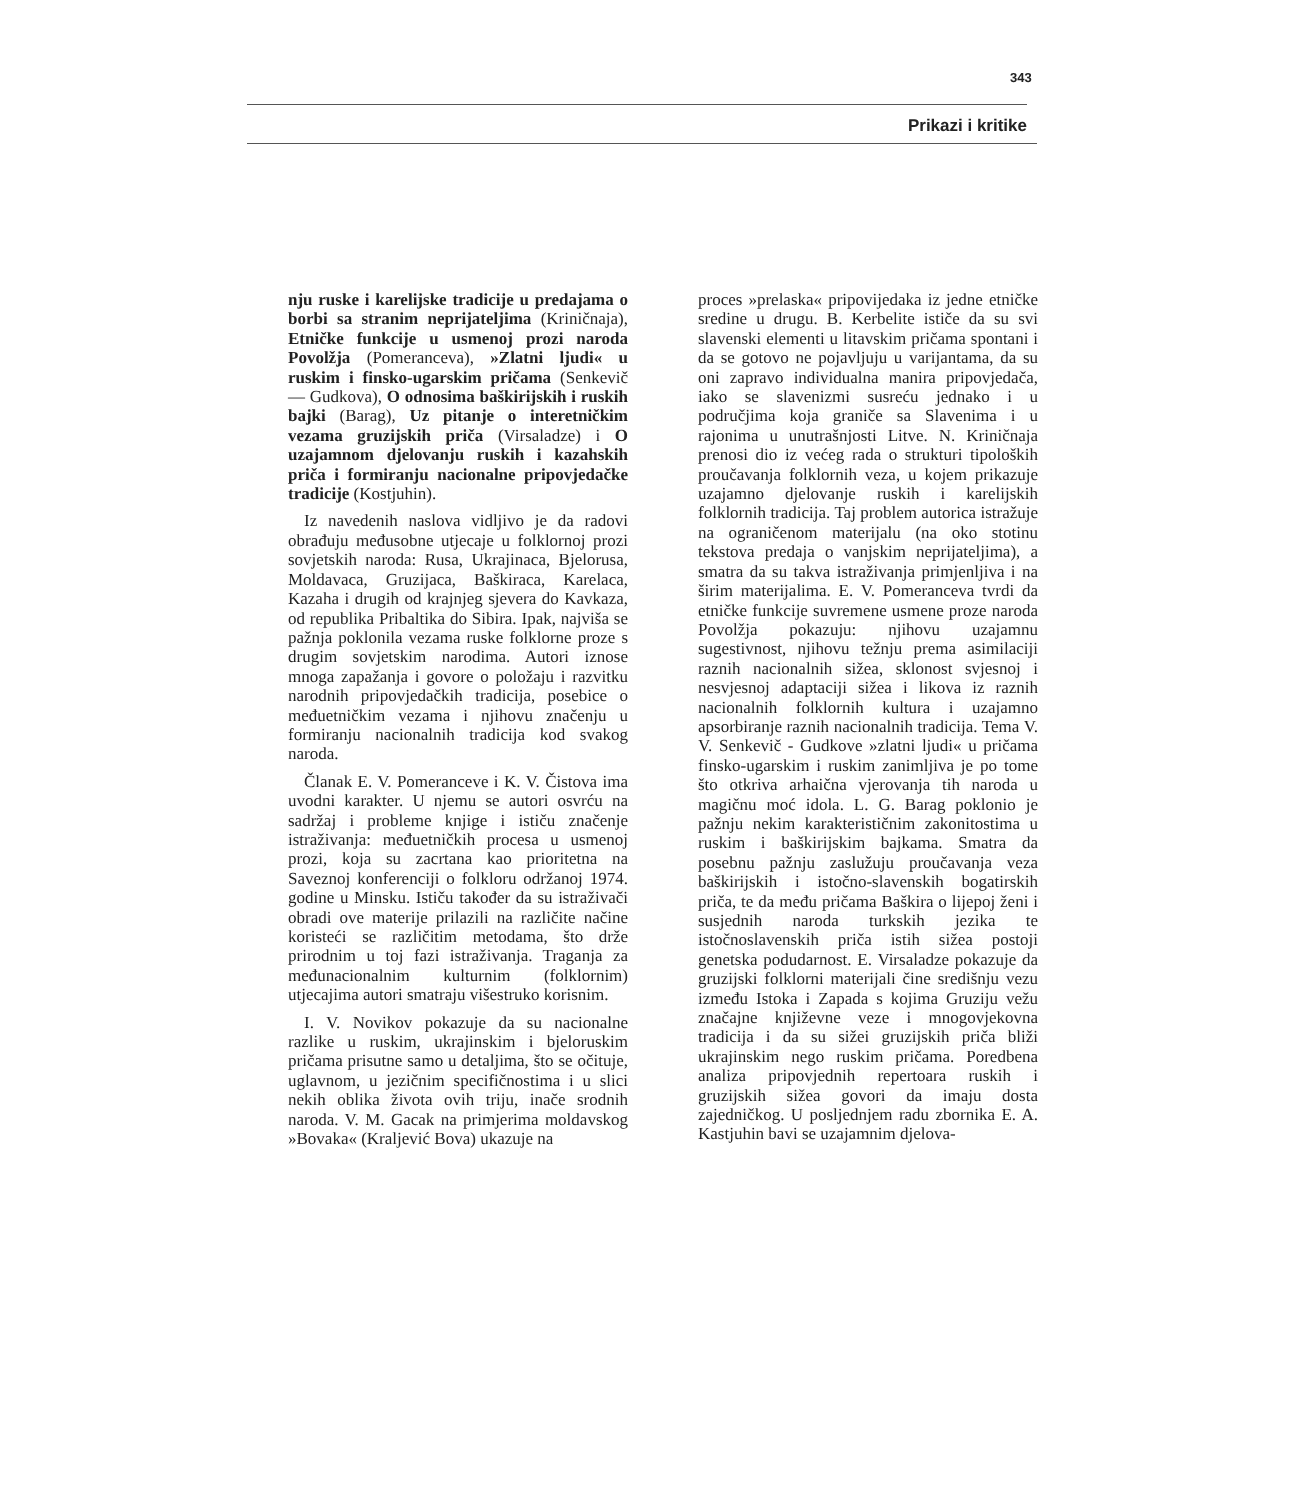343
Prikazi i kritike
nju ruske i karelijske tradicije u predajama o borbi sa stranim neprijateljima (Kriničnaja), Etničke funkcije u usmenoj prozi naroda Povolžja (Pomeranceva), »Zlatni ljudi« u ruskim i finsko-ugarskim pričama (Senkevič — Gudkova), O odnosima baškirijskih i ruskih bajki (Barag), Uz pitanje o interetničkim vezama gruzijskih priča (Virsaladze) i O uzajamnom djelovanju ruskih i kazahskih priča i formiranju nacionalne pripovjedačke tradicije (Kostjuhin).
Iz navedenih naslova vidljivo je da radovi obrađuju međusobne utjecaje u folklornoj prozi sovjetskih naroda: Rusa, Ukrajinaca, Bjelorusa, Moldavaca, Gruzijaca, Baškiraca, Karelaca, Kazaha i drugih od krajnjeg sjevera do Kavkaza, od republika Pribaltika do Sibira. Ipak, najviša se pažnja poklonila vezama ruske folklorne proze s drugim sovjetskim narodima. Autori iznose mnoga zapažanja i govore o položaju i razvitku narodnih pripovjedačkih tradicija, posebice o međuetničkim vezama i njihovu značenju u formiranju nacionalnih tradicija kod svakog naroda.
Članak E. V. Pomeranceve i K. V. Čistova ima uvodni karakter. U njemu se autori osvrću na sadržaj i probleme knjige i ističu značenje istraživanja: međuetničkih procesa u usmenoj prozi, koja su zacrtana kao prioritetna na Saveznoj konferenciji o folkloru održanoj 1974. godine u Minsku. Ističu također da su istraživači obradi ove materije prilazili na različite načine koristeći se različitim metodama, što drže prirodnim u toj fazi istraživanja. Traganja za međunacionalnim kulturnim (folklornim) utjecajima autori smatraju višestruko korisnim.
I. V. Novikov pokazuje da su nacionalne razlike u ruskim, ukrajinskim i bjeloruskim pričama prisutne samo u detaljima, što se očituje, uglavnom, u jezičnim specifičnostima i u slici nekih oblika života ovih triju, inače srodnih naroda. V. M. Gacak na primjerima moldavskog »Bovaka« (Kraljević Bova) ukazuje na
proces »prelaska« pripovijedaka iz jedne etničke sredine u drugu. B. Kerbelite ističe da su svi slavenski elementi u litavskim pričama spontani i da se gotovo ne pojavljuju u varijantama, da su oni zapravo individualna manira pripovjedača, iako se slavenizmi susreću jednako i u područjima koja graniče sa Slavenima i u rajonima u unutrašnjosti Litve. N. Kriničnaja prenosi dio iz većeg rada o strukturi tipoloških proučavanja folklornih veza, u kojem prikazuje uzajamno djelovanje ruskih i karelijskih folklornih tradicija. Taj problem autorica istražuje na ograničenom materijalu (na oko stotinu tekstova predaja o vanjskim neprijateljima), a smatra da su takva istraživanja primjenljiva i na širim materijalima. E. V. Pomeranceva tvrdi da etničke funkcije suvremene usmene proze naroda Povolžja pokazuju: njihovu uzajamnu sugestivnost, njihovu težnju prema asimilaciji raznih nacionalnih sižea, sklonost svjesnoj i nesvjesnoj adaptaciji sižea i likova iz raznih nacionalnih folklornih kultura i uzajamno apsorbiranje raznih nacionalnih tradicija. Tema V. V. Senkevič - Gudkove »zlatni ljudi« u pričama finsko-ugarskim i ruskim zanimljiva je po tome što otkriva arhaična vjerovanja tih naroda u magičnu moć idola. L. G. Barag poklonio je pažnju nekim karakterističnim zakonitostima u ruskim i baškirijskim bajkama. Smatra da posebnu pažnju zaslužuju proučavanja veza baškirijskih i istočno-slavenskih bogatirskih priča, te da među pričama Baškira o lijepoj ženi i susjednih naroda turkskih jezika te istočnoslavenskih priča istih sižea postoji genetska podudarnost. E. Virsaladze pokazuje da gruzijski folklorni materijali čine središnju vezu između Istoka i Zapada s kojima Gruziju vežu značajne književne veze i mnogovjekovna tradicija i da su sižei gruzijskih priča bliži ukrajinskim nego ruskim pričama. Poredbena analiza pripovjednih repertoara ruskih i gruzijskih sižea govori da imaju dosta zajedničkog. U posljednjem radu zbornika E. A. Kastjuhin bavi se uzajamnim djelova-